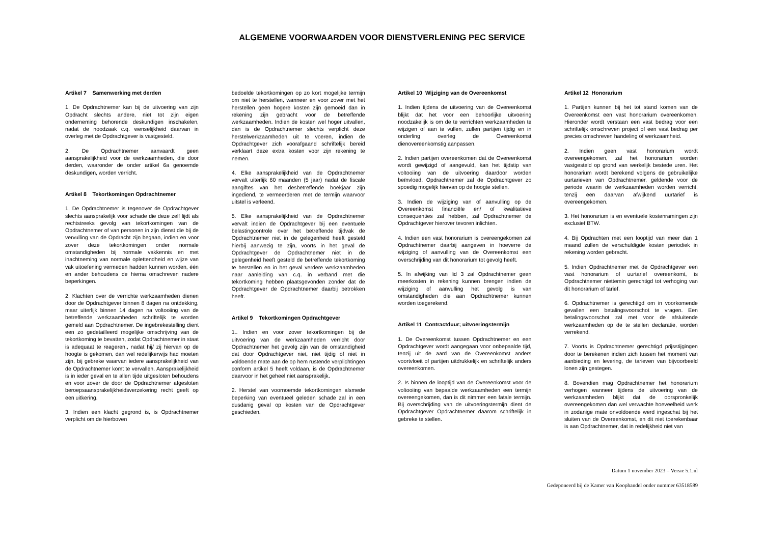ALGEMENE VOORWAARDEN VOOR DIENSTVERLENING PEC SERVICE
Artikel 7 Samenwerking met derden
1. De Opdrachtnemer kan bij de uitvoering van zijn Opdracht slechts andere, niet tot zijn eigen onderneming behorende deskundigen inschakelen, nadat de noodzaak c.q. wenselijkheid daarvan in overleg met de Opdrachtgever is vastgesteld.
2. De Opdrachtnemer aanvaardt geen aansprakelijkheid voor de werkzaamheden, die door derden, waaronder de onder artikel 6a genoemde deskundigen, worden verricht.
Artikel 8 Tekortkomingen Opdrachtnemer
1. De Opdrachtnemer is tegenover de Opdrachtgever slechts aansprakelijk voor schade die deze zelf lijdt als rechtstreeks gevolg van tekortkomingen van de Opdrachtnemer of van personen in zijn dienst die bij de vervulling van de Opdracht zijn begaan, indien en voor zover deze tekortkomingen onder normale omstandigheden bij normale vakkennis en met inachtneming van normale oplettendheid en wijze van vak uitoefening vermeden hadden kunnen worden, één en ander behoudens de hierna omschreven nadere beperkingen.
2. Klachten over de verrichte werkzaamheden dienen door de Opdrachtgever binnen 8 dagen na ontdekking, maar uiterlijk binnen 14 dagen na voltooiing van de betreffende werkzaamheden schriftelijk te worden gemeld aan Opdrachtnemer. De ingebrekestelling dient een zo gedetailleerd mogelijke omschrijving van de tekortkoming te bevatten, zodat Opdrachtnemer in staat is adequaat te reageren., nadat hij/ zij hiervan op de hoogte is gekomen, dan wel redelijkerwijs had moeten zijn, bij gebreke waarvan iedere aansprakelijkheid van de Opdrachtnemer komt te vervallen. Aansprakelijkheid is in ieder geval en te allen tijde uitgesloten behoudens en voor zover de door de Opdrachtnemer afgesloten beroepsaansprakelijkheidsverzekering recht geeft op een uitkering.
3. Indien een klacht gegrond is, is Opdrachtnemer verplicht om de hierboven
bedoelde tekortkomingen op zo kort mogelijke termijn om niet te herstellen, wanneer en voor zover met het herstellen geen hogere kosten zijn gemoeid dan in rekening zijn gebracht voor de betreffende werkzaamheden. Indien de kosten wel hoger uitvallen, dan is de Opdrachtnemer slechts verplicht deze herstelwerkzaamheden uit te voeren, indien de Opdrachtgever zich voorafgaand schriftelijk bereid verklaart deze extra kosten voor zijn rekening te nemen.
4. Elke aansprakelijkheid van de Opdrachtnemer vervalt uiterlijk 60 maanden (5 jaar) nadat de fiscale aangiftes van het desbetreffende boekjaar zijn ingediend, te vermeerderen met de termijn waarvoor uitstel is verleend.
5. Elke aansprakelijkheid van de Opdrachtnemer vervalt indien de Opdrachtgever bij een eventuele belastingcontrole over het betreffende tijdvak de Opdrachtnemer niet in de gelegenheid heeft gesteld hierbij aanwezig te zijn, voorts in het geval de Opdrachtgever de Opdrachtnemer niet in de gelegenheid heeft gesteld de betreffende tekortkoming te herstellen en in het geval verdere werkzaamheden naar aanleiding van c.q. in verband met die tekortkoming hebben plaatsgevonden zonder dat de Opdrachtgever de Opdrachtnemer daarbij betrokken heeft.
Artikel 9 Tekortkomingen Opdrachtgever
1.. Indien en voor zover tekortkomingen bij de uitvoering van de werkzaamheden verricht door Opdrachtnemer het gevolg zijn van de omstandigheid dat door Opdrachtgever niet, niet tijdig of niet in voldoende mate aan de op hem rustende verplichtingen conform artikel 5 heeft voldaan, is de Opdrachtnemer daarvoor in het geheel niet aansprakelijk.
2. Herstel van voornoemde tekortkomingen alsmede beperking van eventueel geleden schade zal in een dusdanig geval op kosten van de Opdrachtgever geschieden.
Artikel 10 Wijziging van de Overeenkomst
1. Indien tijdens de uitvoering van de Overeenkomst blijkt dat het voor een behoorlijke uitvoering noodzakelijk is om de te verrichten werkzaamheden te wijzigen of aan te vullen, zullen partijen tijdig en in onderling overleg de Overeenkomst dienovereenkomstig aanpassen.
2. Indien partijen overeenkomen dat de Overeenkomst wordt gewijzigd of aangevuld, kan het tijdstip van voltooiing van de uitvoering daardoor worden beïnvloed. Opdrachtnemer zal de Opdrachtgever zo spoedig mogelijk hiervan op de hoogte stellen.
3. Indien de wijziging van of aanvulling op de Overeenkomst financiële en/ of kwalitatieve consequenties zal hebben, zal Opdrachtnemer de Opdrachtgever hierover tevoren inlichten.
4. Indien een vast honorarium is overeengekomen zal Opdrachtnemer daarbij aangeven in hoeverre de wijziging of aanvulling van de Overeenkomst een overschrijding van dit honorarium tot gevolg heeft.
5. In afwijking van lid 3 zal Opdrachtnemer geen meerkosten in rekening kunnen brengen indien de wijziging of aanvulling het gevolg is van omstandigheden die aan Opdrachtnemer kunnen worden toegerekend.
Artikel 11 Contractduur; uitvoeringstermijn
1. De Overeenkomst tussen Opdrachtnemer en een Opdrachtgever wordt aangegaan voor onbepaalde tijd, tenzij uit de aard van de Overeenkomst anders voortvloeit of partijen uitdrukkelijk en schriftelijk anders overeenkomen.
2. Is binnen de looptijd van de Overeenkomst voor de voltooiing van bepaalde werkzaamheden een termijn overeengekomen, dan is dit nimmer een fatale termijn. Bij overschrijding van de uitvoeringstermijn dient de Opdrachtgever Opdrachtnemer daarom schriftelijk in gebreke te stellen.
Artikel 12 Honorarium
1. Partijen kunnen bij het tot stand komen van de Overeenkomst een vast honorarium overeenkomen. Hieronder wordt verstaan een vast bedrag voor een schriftelijk omschreven project of een vast bedrag per precies omschreven handeling of werkzaamheid.
2. Indien geen vast honorarium wordt overeengekomen, zal het honorarium worden vastgesteld op grond van werkelijk bestede uren. Het honorarium wordt berekend volgens de gebruikelijke uurtarieven van Opdrachtnemer, geldende voor de periode waarin de werkzaamheden worden verricht, tenzij een daarvan afwijkend uurtarief is overeengekomen.
3. Het honorarium is en eventuele kostenramingen zijn exclusief BTW.
4. Bij Opdrachten met een looptijd van meer dan 1 maand zullen de verschuldigde kosten periodiek in rekening worden gebracht.
5. Indien Opdrachtnemer met de Opdrachtgever een vast honorarium of uurtarief overeenkomt, is Opdrachtnemer niettemin gerechtigd tot verhoging van dit honorarium of tarief.
6. Opdrachtnemer is gerechtigd om in voorkomende gevallen een betalingsvoorschot te vragen. Een betalingsvoorschot zal met voor de afsluitende werkzaamheden op de te stellen declaratie, worden verrekend.
7. Voorts is Opdrachtnemer gerechtigd prijsstijgingen door te berekenen indien zich tussen het moment van aanbieding en levering, de tarieven van bijvoorbeeld lonen zijn gestegen.
8. Bovendien mag Opdrachtnemer het honorarium verhogen wanneer tijdens de uitvoering van de werkzaamheden blijkt dat de oorspronkelijk overeengekomen dan wel verwachte hoeveelheid werk in zodanige mate onvoldoende werd ingeschat bij het sluiten van de Overeenkomst, en dit niet toerekenbaar is aan Opdrachtnemer, dat in redelijkheid niet van
Datum 1 november 2023 – Versie 5.1.nl
Gedeponeerd bij de Kamer van Koophandel onder nummer 63518589